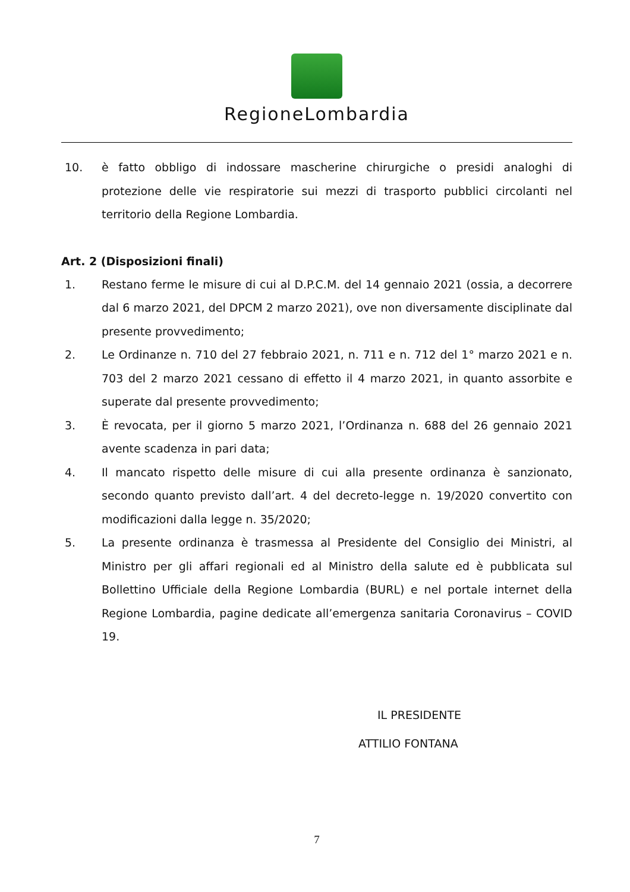RegioneLombardia
10. è fatto obbligo di indossare mascherine chirurgiche o presidi analoghi di protezione delle vie respiratorie sui mezzi di trasporto pubblici circolanti nel territorio della Regione Lombardia.
Art. 2 (Disposizioni finali)
1. Restano ferme le misure di cui al D.P.C.M. del 14 gennaio 2021 (ossia, a decorrere dal 6 marzo 2021, del DPCM 2 marzo 2021), ove non diversamente disciplinate dal presente provvedimento;
2. Le Ordinanze n. 710 del 27 febbraio 2021, n. 711 e n. 712 del 1° marzo 2021 e n. 703 del 2 marzo 2021 cessano di effetto il 4 marzo 2021, in quanto assorbite e superate dal presente provvedimento;
3. È revocata, per il giorno 5 marzo 2021, l’Ordinanza n. 688 del 26 gennaio 2021 avente scadenza in pari data;
4. Il mancato rispetto delle misure di cui alla presente ordinanza è sanzionato, secondo quanto previsto dall’art. 4 del decreto-legge n. 19/2020 convertito con modificazioni dalla legge n. 35/2020;
5. La presente ordinanza è trasmessa al Presidente del Consiglio dei Ministri, al Ministro per gli affari regionali ed al Ministro della salute ed è pubblicata sul Bollettino Ufficiale della Regione Lombardia (BURL) e nel portale internet della Regione Lombardia, pagine dedicate all’emergenza sanitaria Coronavirus – COVID 19.
IL PRESIDENTE
ATTILIO FONTANA
7